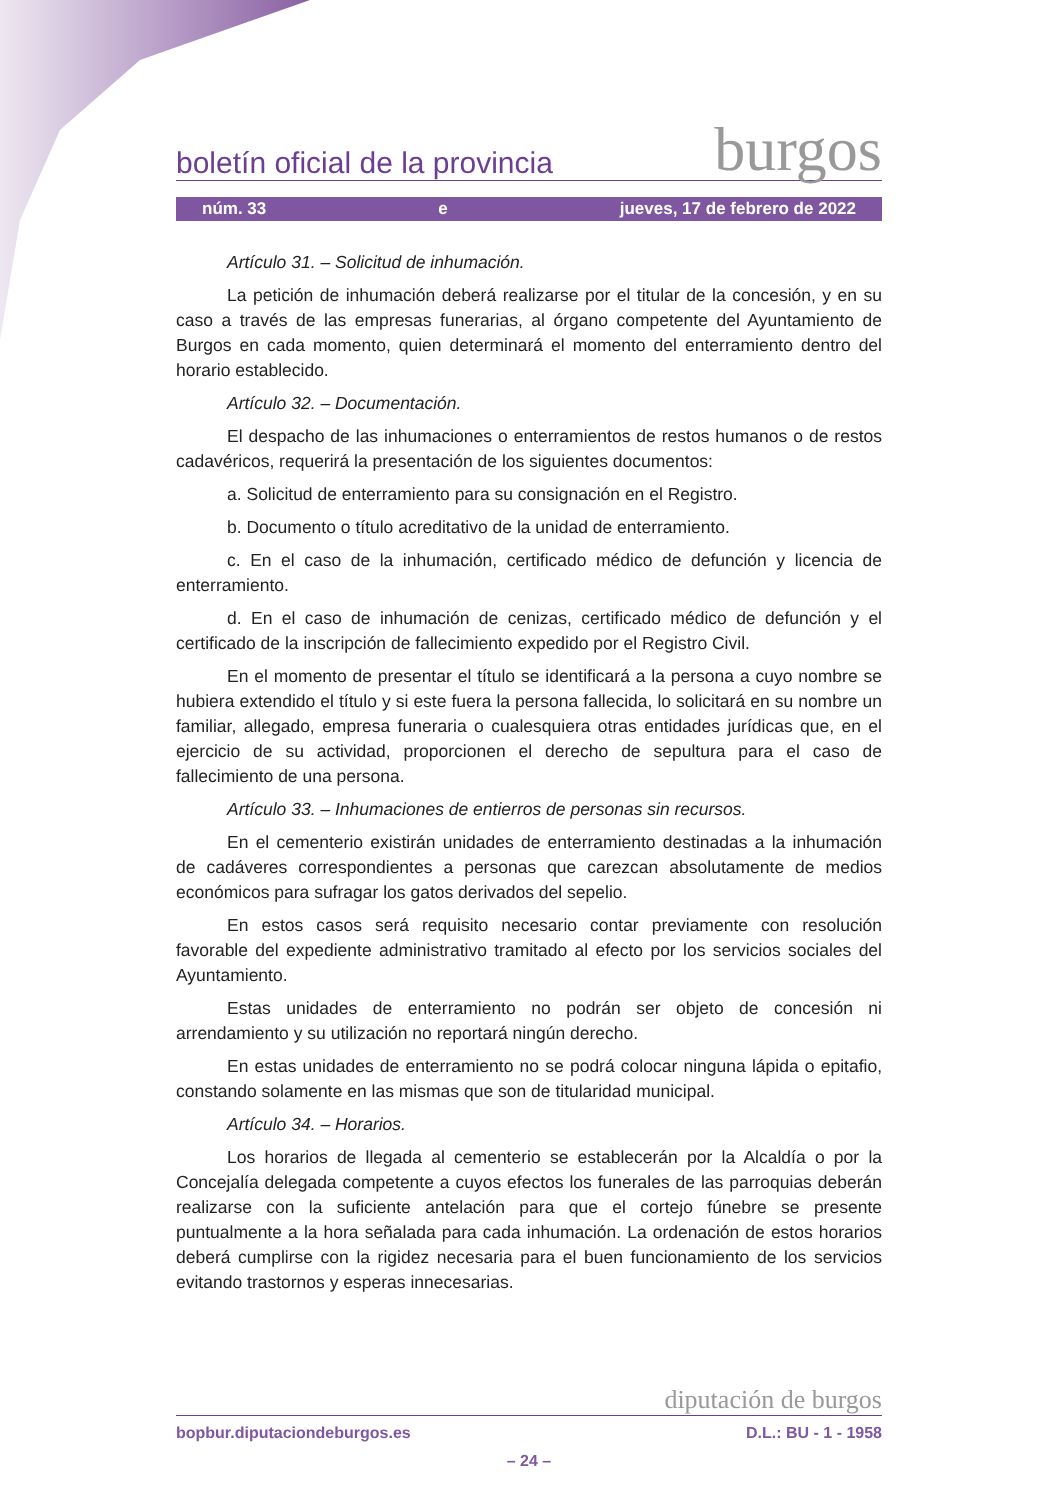boletín oficial de la provincia burgos
núm. 33 e jueves, 17 de febrero de 2022
Artículo 31. – Solicitud de inhumación.
La petición de inhumación deberá realizarse por el titular de la concesión, y en su caso a través de las empresas funerarias, al órgano competente del Ayuntamiento de Burgos en cada momento, quien determinará el momento del enterramiento dentro del horario establecido.
Artículo 32. – Documentación.
El despacho de las inhumaciones o enterramientos de restos humanos o de restos cadavéricos, requerirá la presentación de los siguientes documentos:
a. Solicitud de enterramiento para su consignación en el Registro.
b. Documento o título acreditativo de la unidad de enterramiento.
c. En el caso de la inhumación, certificado médico de defunción y licencia de enterramiento.
d. En el caso de inhumación de cenizas, certificado médico de defunción y el certificado de la inscripción de fallecimiento expedido por el Registro Civil.
En el momento de presentar el título se identificará a la persona a cuyo nombre se hubiera extendido el título y si este fuera la persona fallecida, lo solicitará en su nombre un familiar, allegado, empresa funeraria o cualesquiera otras entidades jurídicas que, en el ejercicio de su actividad, proporcionen el derecho de sepultura para el caso de fallecimiento de una persona.
Artículo 33. – Inhumaciones de entierros de personas sin recursos.
En el cementerio existirán unidades de enterramiento destinadas a la inhumación de cadáveres correspondientes a personas que carezcan absolutamente de medios económicos para sufragar los gatos derivados del sepelio.
En estos casos será requisito necesario contar previamente con resolución favorable del expediente administrativo tramitado al efecto por los servicios sociales del Ayuntamiento.
Estas unidades de enterramiento no podrán ser objeto de concesión ni arrendamiento y su utilización no reportará ningún derecho.
En estas unidades de enterramiento no se podrá colocar ninguna lápida o epitafio, constando solamente en las mismas que son de titularidad municipal.
Artículo 34. – Horarios.
Los horarios de llegada al cementerio se establecerán por la Alcaldía o por la Concejalía delegada competente a cuyos efectos los funerales de las parroquias deberán realizarse con la suficiente antelación para que el cortejo fúnebre se presente puntualmente a la hora señalada para cada inhumación. La ordenación de estos horarios deberá cumplirse con la rigidez necesaria para el buen funcionamiento de los servicios evitando trastornos y esperas innecesarias.
diputación de burgos
bopbur.diputaciondeburgos.es D.L.: BU - 1 - 1958
– 24 –